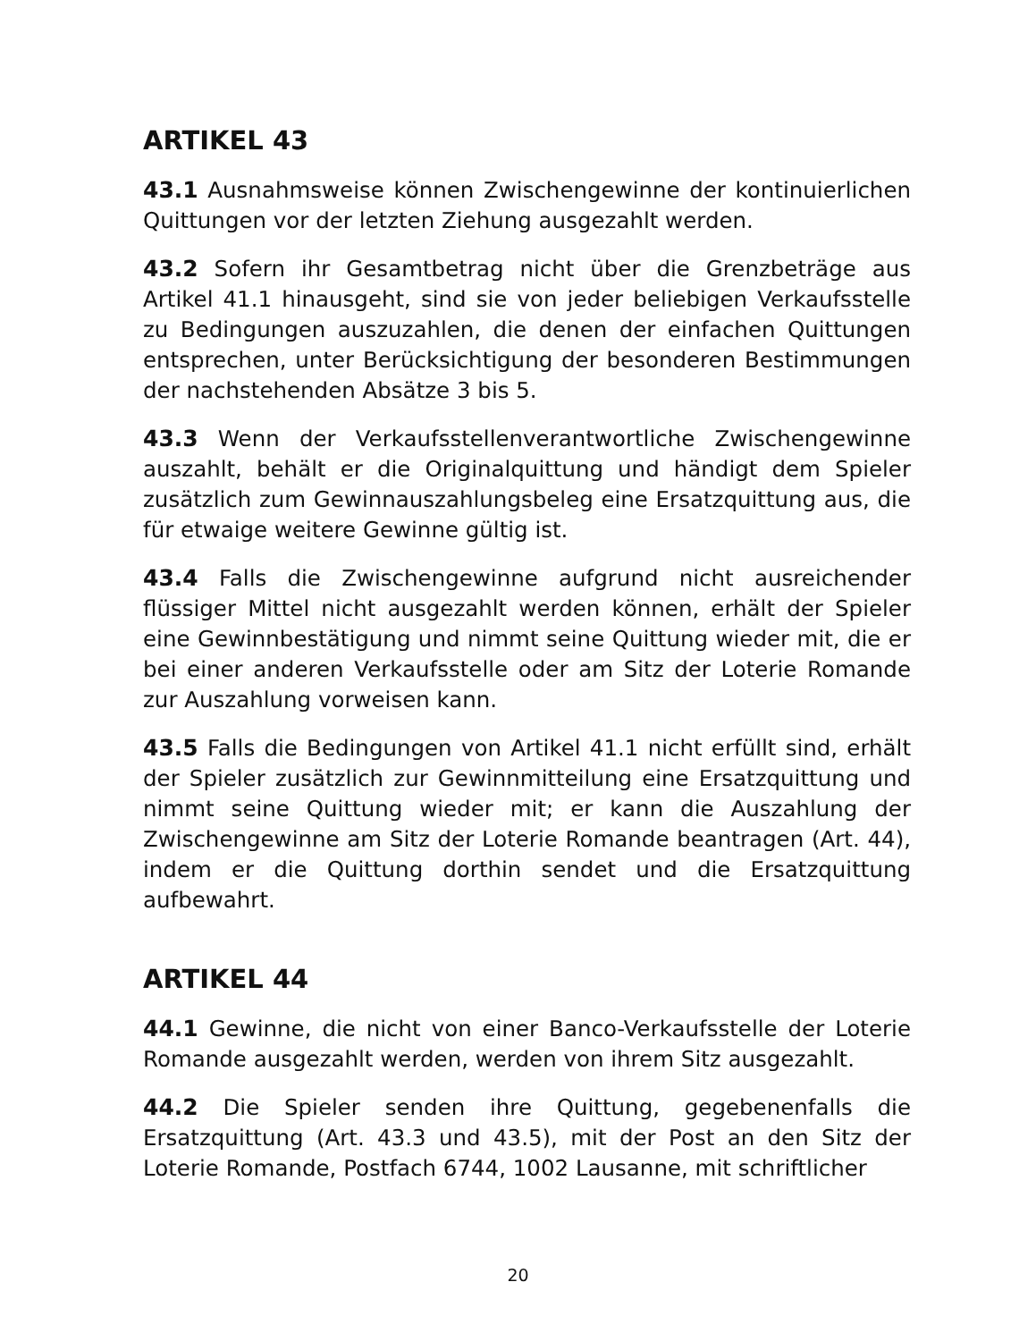ARTIKEL 43
43.1 Ausnahmsweise können Zwischengewinne der kontinuierlichen Quittungen vor der letzten Ziehung ausgezahlt werden.
43.2 Sofern ihr Gesamtbetrag nicht über die Grenzbeträge aus Artikel 41.1 hinausgeht, sind sie von jeder beliebigen Verkaufsstelle zu Bedingungen auszuzahlen, die denen der einfachen Quittungen entsprechen, unter Berücksichtigung der besonderen Bestimmungen der nachstehenden Absätze 3 bis 5.
43.3 Wenn der Verkaufsstellenverantwortliche Zwischengewinne auszahlt, behält er die Originalquittung und händigt dem Spieler zusätzlich zum Gewinnauszahlungsbeleg eine Ersatzquittung aus, die für etwaige weitere Gewinne gültig ist.
43.4 Falls die Zwischengewinne aufgrund nicht ausreichender flüssiger Mittel nicht ausgezahlt werden können, erhält der Spieler eine Gewinnbestätigung und nimmt seine Quittung wieder mit, die er bei einer anderen Verkaufsstelle oder am Sitz der Loterie Romande zur Auszahlung vorweisen kann.
43.5 Falls die Bedingungen von Artikel 41.1 nicht erfüllt sind, erhält der Spieler zusätzlich zur Gewinnmitteilung eine Ersatzquittung und nimmt seine Quittung wieder mit; er kann die Auszahlung der Zwischengewinne am Sitz der Loterie Romande beantragen (Art. 44), indem er die Quittung dorthin sendet und die Ersatzquittung aufbewahrt.
ARTIKEL 44
44.1 Gewinne, die nicht von einer Banco-Verkaufsstelle der Loterie Romande ausgezahlt werden, werden von ihrem Sitz ausgezahlt.
44.2 Die Spieler senden ihre Quittung, gegebenenfalls die Ersatzquittung (Art. 43.3 und 43.5), mit der Post an den Sitz der Loterie Romande, Postfach 6744, 1002 Lausanne, mit schriftlicher
20